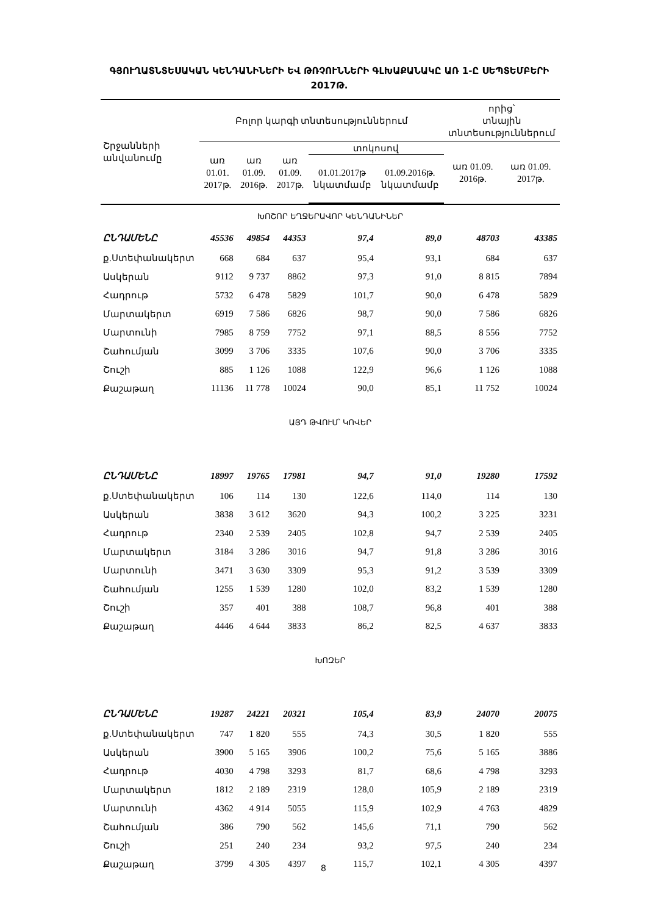ԳՅՈՒՂԱՏՆՏԵՍԱԿԱՆ ԿԵՆԴԱՆԻՆԵՐԻ ԵՎ ԹՌՉՈՒՆՆԵՐԻ ԳԼԽԱՔԱՆԱԿԸ ԱՌ 1-Ը ՍԵՊՏԵՄԲԵՐԻ 2017Թ.
| Շրջանների անվանումը | Բոլոր կարգի տնտեսություններում | | | | | որից՝ տնային տնտեսություններում | |
| --- | --- | --- | --- | --- | --- | --- | --- |
| | առ 01.01. 2017թ. | առ 01.09. 2016թ. | առ 01.09. 2017թ. | տոկոսով | | առ 01.09. 2016թ. | առ 01.09. 2017թ. |
| | | | | 01.01.2017թ նկատմամբ | 01.09.2016թ. նկատմամբ | | |
| ԽՈՇՈՐ ԵՂՋԵՐԱՎՈՐ ԿԵՆԴԱՆԻՆԵՐ | | | | | | | |
| ԸՆԴԱՄԵՆԸ | 45536 | 49854 | 44353 | 97,4 | 89,0 | 48703 | 43385 |
| ք.Ստեփանակերտ | 668 | 684 | 637 | 95,4 | 93,1 | 684 | 637 |
| Ասկերան | 9112 | 9 737 | 8862 | 97,3 | 91,0 | 8 815 | 7894 |
| Հադրութ | 5732 | 6 478 | 5829 | 101,7 | 90,0 | 6 478 | 5829 |
| Մարտակերտ | 6919 | 7 586 | 6826 | 98,7 | 90,0 | 7 586 | 6826 |
| Մարտունի | 7985 | 8 759 | 7752 | 97,1 | 88,5 | 8 556 | 7752 |
| Շահումյան | 3099 | 3 706 | 3335 | 107,6 | 90,0 | 3 706 | 3335 |
| Շուշի | 885 | 1 126 | 1088 | 122,9 | 96,6 | 1 126 | 1088 |
| Քաշաթաղ | 11136 | 11 778 | 10024 | 90,0 | 85,1 | 11 752 | 10024 |
| ԱՅԴ ԹՎՈՒՄ՝ ԿՈՎԵՐ | | | | | | | |
| ԸՆԴԱՄԵՆԸ | 18997 | 19765 | 17981 | 94,7 | 91,0 | 19280 | 17592 |
| ք.Ստեփանակերտ | 106 | 114 | 130 | 122,6 | 114,0 | 114 | 130 |
| Ասկերան | 3838 | 3 612 | 3620 | 94,3 | 100,2 | 3 225 | 3231 |
| Հադրութ | 2340 | 2 539 | 2405 | 102,8 | 94,7 | 2 539 | 2405 |
| Մարտակերտ | 3184 | 3 286 | 3016 | 94,7 | 91,8 | 3 286 | 3016 |
| Մարտունի | 3471 | 3 630 | 3309 | 95,3 | 91,2 | 3 539 | 3309 |
| Շահումյան | 1255 | 1 539 | 1280 | 102,0 | 83,2 | 1 539 | 1280 |
| Շուշի | 357 | 401 | 388 | 108,7 | 96,8 | 401 | 388 |
| Քաշաթաղ | 4446 | 4 644 | 3833 | 86,2 | 82,5 | 4 637 | 3833 |
| ԽՈԶԵՐ | | | | | | | |
| ԸՆԴԱՄԵՆԸ | 19287 | 24221 | 20321 | 105,4 | 83,9 | 24070 | 20075 |
| ք.Ստեփանակերտ | 747 | 1 820 | 555 | 74,3 | 30,5 | 1 820 | 555 |
| Ասկերան | 3900 | 5 165 | 3906 | 100,2 | 75,6 | 5 165 | 3886 |
| Հադրութ | 4030 | 4 798 | 3293 | 81,7 | 68,6 | 4 798 | 3293 |
| Մարտակերտ | 1812 | 2 189 | 2319 | 128,0 | 105,9 | 2 189 | 2319 |
| Մարտունի | 4362 | 4 914 | 5055 | 115,9 | 102,9 | 4 763 | 4829 |
| Շահումյան | 386 | 790 | 562 | 145,6 | 71,1 | 790 | 562 |
| Շուշի | 251 | 240 | 234 | 93,2 | 97,5 | 240 | 234 |
| Քաշաթաղ | 3799 | 4 305 | 4397 | 115,7 | 102,1 | 4 305 | 4397 |
8